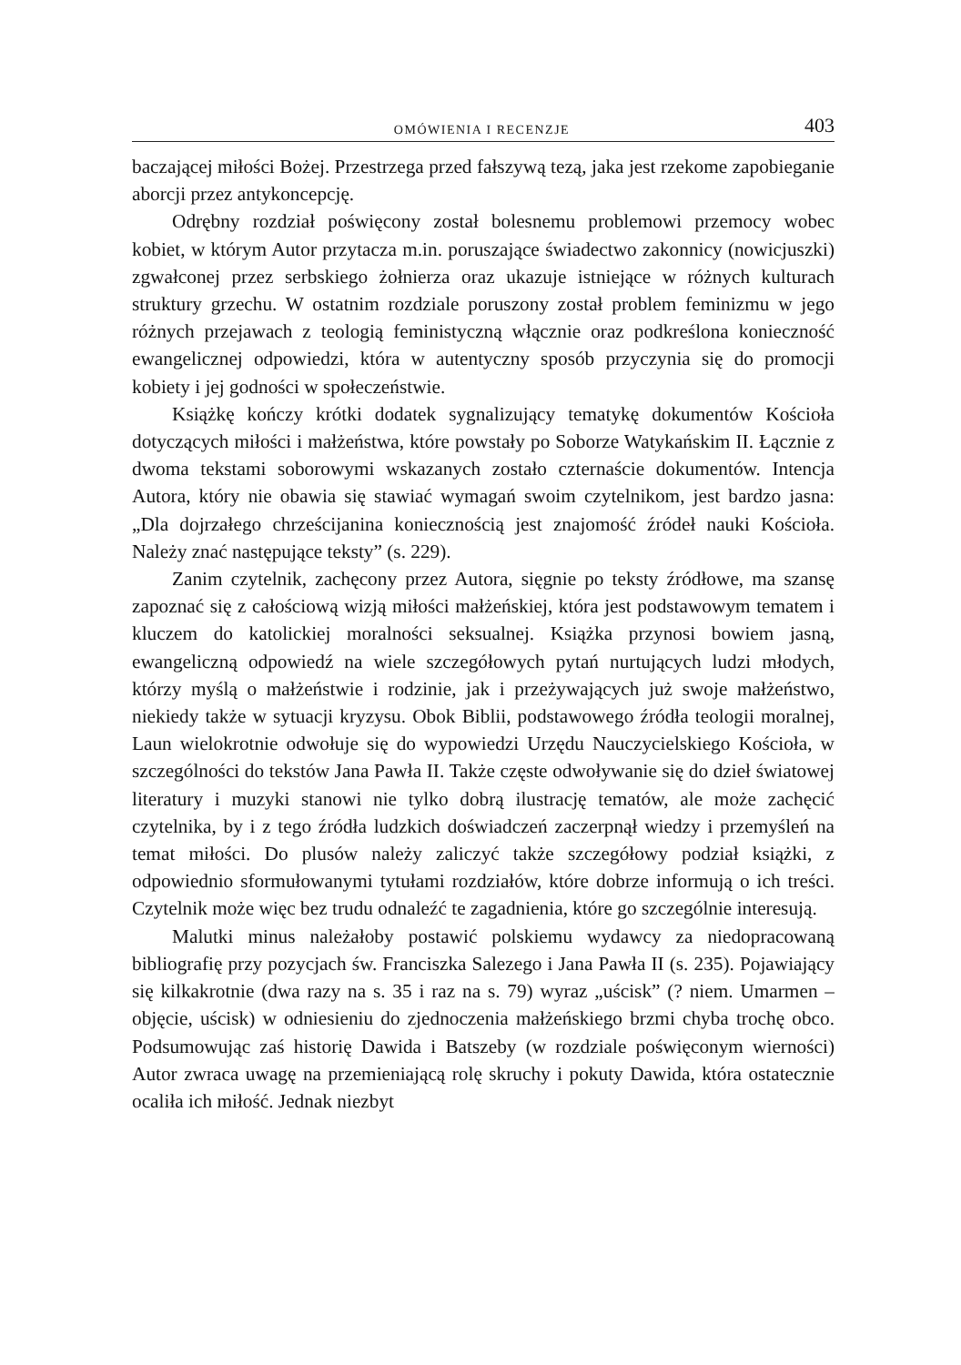OMÓWIENIA I RECENZJE 403
baczającej miłości Bożej. Przestrzega przed fałszywą tezą, jaka jest rzekome zapobieganie aborcji przez antykoncepcję.
Odrębny rozdział poświęcony został bolesnemu problemowi przemocy wobec kobiet, w którym Autor przytacza m.in. poruszające świadectwo zakonnicy (nowicjuszki) zgwałconej przez serbskiego żołnierza oraz ukazuje istniejące w różnych kulturach struktury grzechu. W ostatnim rozdziale poruszony został problem feminizmu w jego różnych przejawach z teologią feministyczną włącznie oraz podkreślona konieczność ewangelicznej odpowiedzi, która w autentyczny sposób przyczynia się do promocji kobiety i jej godności w społeczeństwie.
Książkę kończy krótki dodatek sygnalizujący tematykę dokumentów Kościoła dotyczących miłości i małżeństwa, które powstały po Soborze Watykańskim II. Łącznie z dwoma tekstami soborowymi wskazanych zostało czternaście dokumentów. Intencja Autora, który nie obawia się stawiać wymagań swoim czytelnikom, jest bardzo jasna: „Dla dojrzałego chrześcijanina koniecznością jest znajomość źródeł nauki Kościoła. Należy znać następujące teksty” (s. 229).
Zanim czytelnik, zachęcony przez Autora, sięgnie po teksty źródłowe, ma szansę zapoznać się z całościową wizją miłości małżeńskiej, która jest podstawowym tematem i kluczem do katolickiej moralności seksualnej. Książka przynosi bowiem jasną, ewangeliczną odpowiedź na wiele szczegółowych pytań nurtujących ludzi młodych, którzy myślą o małżeństwie i rodzinie, jak i przeżywających już swoje małżeństwo, niekiedy także w sytuacji kryzysu. Obok Biblii, podstawowego źródła teologii moralnej, Laun wielokrotnie odwołuje się do wypowiedzi Urzędu Nauczycielskiego Kościoła, w szczególności do tekstów Jana Pawła II. Także częste odwoływanie się do dzieł światowej literatury i muzyki stanowi nie tylko dobrą ilustrację tematów, ale może zachęcić czytelnika, by i z tego źródła ludzkich doświadczeń zaczerpnął wiedzy i przemyśleń na temat miłości. Do plusów należy zaliczyć także szczegółowy podział książki, z odpowiednio sformułowanymi tytułami rozdziałów, które dobrze informują o ich treści. Czytelnik może więc bez trudu odnaleźć te zagadnienia, które go szczególnie interesują.
Malutki minus należałoby postawić polskiemu wydawcy za niedopracowaną bibliografię przy pozycjach św. Franciszka Salezego i Jana Pawła II (s. 235). Pojawiający się kilkakrotnie (dwa razy na s. 35 i raz na s. 79) wyraz „uścisk” (? niem. Umarmen – objęcie, uścisk) w odniesieniu do zjednoczenia małżeńskiego brzmi chyba trochę obco. Podsumowując zaś historię Dawida i Batszeby (w rozdziale poświęconym wierności) Autor zwraca uwagę na przemieniającą rolę skruchy i pokuty Dawida, która ostatecznie ocaliła ich miłość. Jednak niezbyt